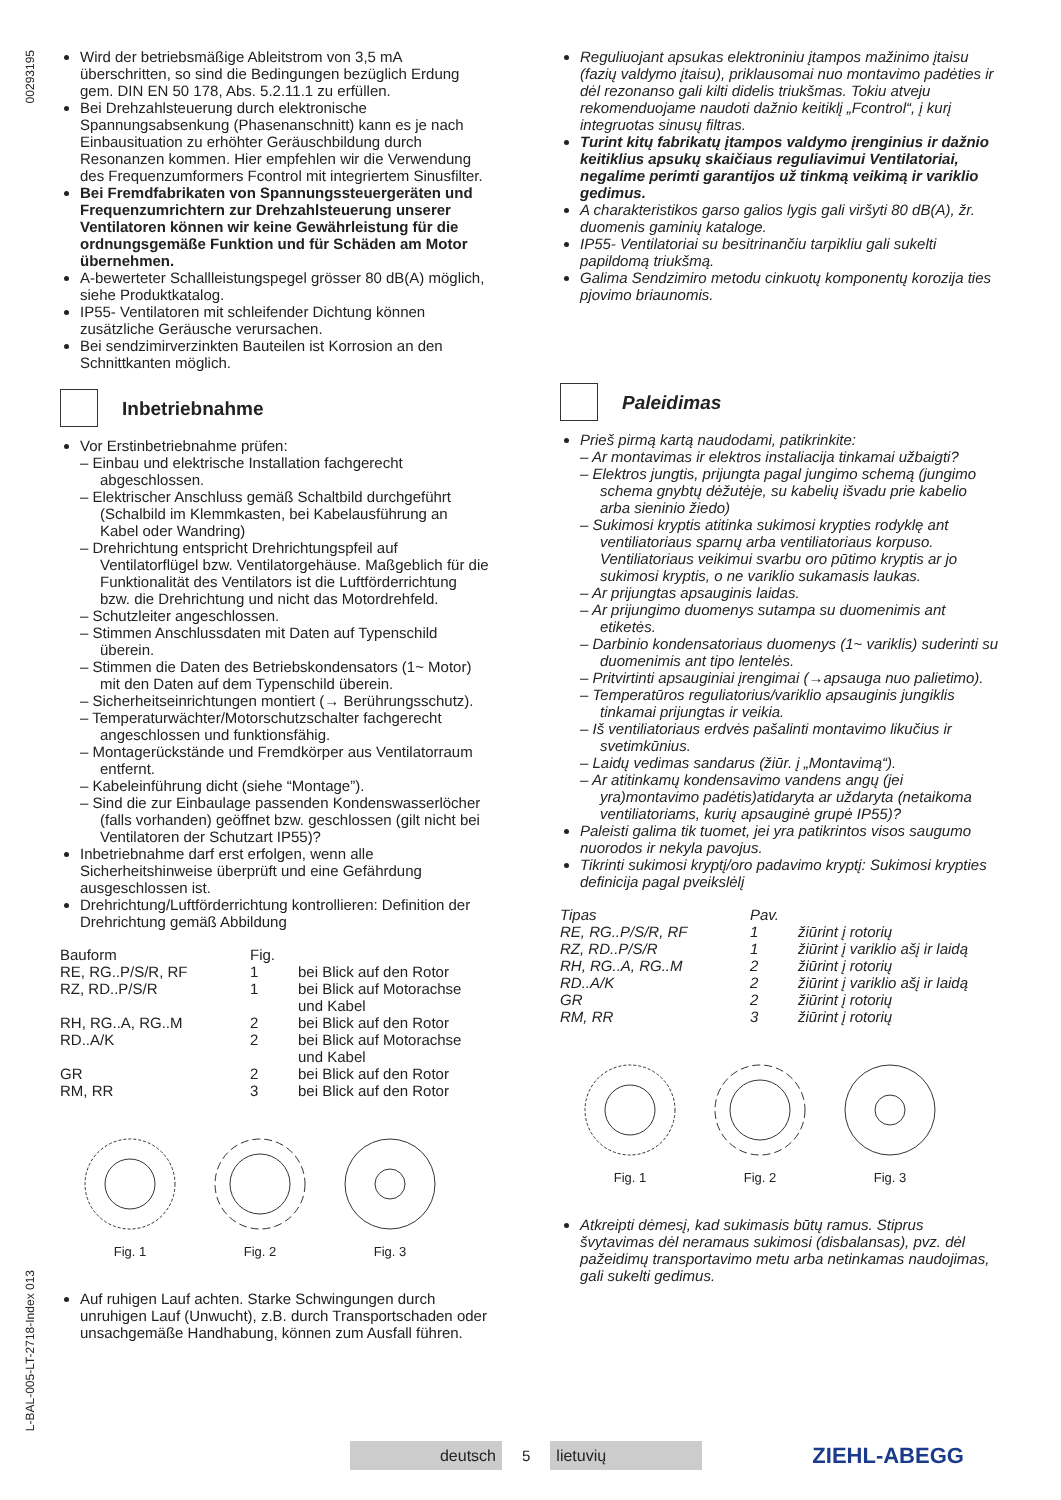00293195
L-BAL-005-LT-2718-Index 013
Wird der betriebsmäßige Ableitstrom von 3,5 mA überschritten, so sind die Bedingungen bezüglich Erdung gem. DIN EN 50 178, Abs. 5.2.11.1 zu erfüllen.
Bei Drehzahlsteuerung durch elektronische Spannungsabsenkung (Phasenanschnitt) kann es je nach Einbausituation zu erhöhter Geräuschbildung durch Resonanzen kommen. Hier empfehlen wir die Verwendung des Frequenzumformers Fcontrol mit integriertem Sinusfilter.
Bei Fremdfabrikaten von Spannungssteuergeräten und Frequenzumrichtern zur Drehzahlsteuerung unserer Ventilatoren können wir keine Gewährleistung für die ordnungsgemäße Funktion und für Schäden am Motor übernehmen.
A-bewerteter Schallleistungspegel grösser 80 dB(A) möglich, siehe Produktkatalog.
IP55- Ventilatoren mit schleifender Dichtung können zusätzliche Geräusche verursachen.
Bei sendzimirverzinkten Bauteilen ist Korrosion an den Schnittkanten möglich.
Inbetriebnahme
Vor Erstinbetriebnahme prüfen:
– Einbau und elektrische Installation fachgerecht abgeschlossen.
– Elektrischer Anschluss gemäß Schaltbild durchgeführt (Schalbild im Klemmkasten, bei Kabelausführung an Kabel oder Wandring)
– Drehrichtung entspricht Drehrichtungspfeil auf Ventilatorflügel bzw. Ventilatorgehäuse. Maßgeblich für die Funktionalität des Ventilators ist die Luftförderrichtung bzw. die Drehrichtung und nicht das Motordrehfeld.
– Schutzleiter angeschlossen.
– Stimmen Anschlussdaten mit Daten auf Typenschild überein.
– Stimmen die Daten des Betriebskondensators (1~ Motor) mit den Daten auf dem Typenschild überein.
– Sicherheitseinrichtungen montiert (→ Berührungsschutz).
– Temperaturwächter/Motorschutzschalter fachgerecht angeschlossen und funktionsfähig.
– Montagerückstände und Fremdkörper aus Ventilatorraum entfernt.
– Kabeleinführung dicht (siehe “Montage”).
– Sind die zur Einbaulage passenden Kondenswasserlöcher (falls vorhanden) geöffnet bzw. geschlossen (gilt nicht bei Ventilatoren der Schutzart IP55)?
Inbetriebnahme darf erst erfolgen, wenn alle Sicherheitshinweise überprüft und eine Gefährdung ausgeschlossen ist.
Drehrichtung/Luftförderrichtung kontrollieren: Definition der Drehrichtung gemäß Abbildung
| Bauform | Fig. | |
| RE, RG..P/S/R, RF | 1 | bei Blick auf den Rotor |
| RZ, RD..P/S/R | 1 | bei Blick auf Motorachse und Kabel |
| RH, RG..A, RG..M | 2 | bei Blick auf den Rotor |
| RD..A/K | 2 | bei Blick auf Motorachse und Kabel |
| GR | 2 | bei Blick auf den Rotor |
| RM, RR | 3 | bei Blick auf den Rotor |
Fig. 1
Fig. 2
Fig. 3
Auf ruhigen Lauf achten. Starke Schwingungen durch unruhigen Lauf (Unwucht), z.B. durch Transportschaden oder unsachgemäße Handhabung, können zum Ausfall führen.
Reguliuojant apsukas elektroniniu įtampos mažinimo įtaisu (fazių valdymo įtaisu), priklausomai nuo montavimo padėties ir dėl rezonanso gali kilti didelis triukšmas. Tokiu atveju rekomenduojame naudoti dažnio keitiklį „Fcontrol“, į kurį integruotas sinusų filtras.
Turint kitų fabrikatų įtampos valdymo įrenginius ir dažnio keitiklius apsukų skaičiaus reguliavimui Ventilatoriai, negalime perimti garantijos už tinkmą veikimą ir variklio gedimus.
A charakteristikos garso galios lygis gali viršyti 80 dB(A), žr. duomenis gaminių kataloge.
IP55- Ventilatoriai su besitrinančiu tarpikliu gali sukelti papildomą triukšmą.
Galima Sendzimiro metodu cinkuotų komponentų korozija ties pjovimo briaunomis.
Paleidimas
Prieš pirmą kartą naudodami, patikrinkite:
– Ar montavimas ir elektros instaliacija tinkamai užbaigti?
– Elektros jungtis, prijungta pagal jungimo schemą (jungimo schema gnybtų dėžutėje, su kabelių išvadu prie kabelio arba sieninio žiedo)
– Sukimosi kryptis atitinka sukimosi krypties rodyklę ant ventiliatoriaus sparnų arba ventiliatoriaus korpuso. Ventiliatoriaus veikimui svarbu oro pūtimo kryptis ar jo sukimosi kryptis, o ne variklio sukamasis laukas.
– Ar prijungtas apsauginis laidas.
– Ar prijungimo duomenys sutampa su duomenimis ant etiketės.
– Darbinio kondensatoriaus duomenys (1~ variklis) suderinti su duomenimis ant tipo lentelės.
– Pritvirtinti apsauginiai įrengimai (→apsauga nuo palietimo).
– Temperatūros reguliatorius/variklio apsauginis jungiklis tinkamai prijungtas ir veikia.
– Iš ventiliatoriaus erdvės pašalinti montavimo likučius ir svetimkūnius.
– Laidų vedimas sandarus (žiūr. į „Montavimą“).
– Ar atitinkamų kondensavimo vandens angų (jei yra)montavimo padėtis)atidaryta ar uždaryta (netaikoma ventiliatoriams, kurių apsauginė grupė IP55)?
Paleisti galima tik tuomet, jei yra patikrintos visos saugumo nuorodos ir nekyla pavojus.
Tikrinti sukimosi kryptį/oro padavimo kryptį: Sukimosi krypties definicija pagal pveikslėlį
| Tipas | Pav. | |
| RE, RG..P/S/R, RF | 1 | žiūrint į rotorių |
| RZ, RD..P/S/R | 1 | žiūrint į variklio ašį ir laidą |
| RH, RG..A, RG..M | 2 | žiūrint į rotorių |
| RD..A/K | 2 | žiūrint į variklio ašį ir laidą |
| GR | 2 | žiūrint į rotorių |
| RM, RR | 3 | žiūrint į rotorių |
Fig. 1
Fig. 2
Fig. 3
Atkreipti dėmesį, kad sukimasis būtų ramus. Stiprus švytavimas dėl neramaus sukimosi (disbalansas), pvz. dėl pažeidimų transportavimo metu arba netinkamas naudojimas, gali sukelti gedimus.
deutsch
5
lietuvių
ZIEHL-ABEGG